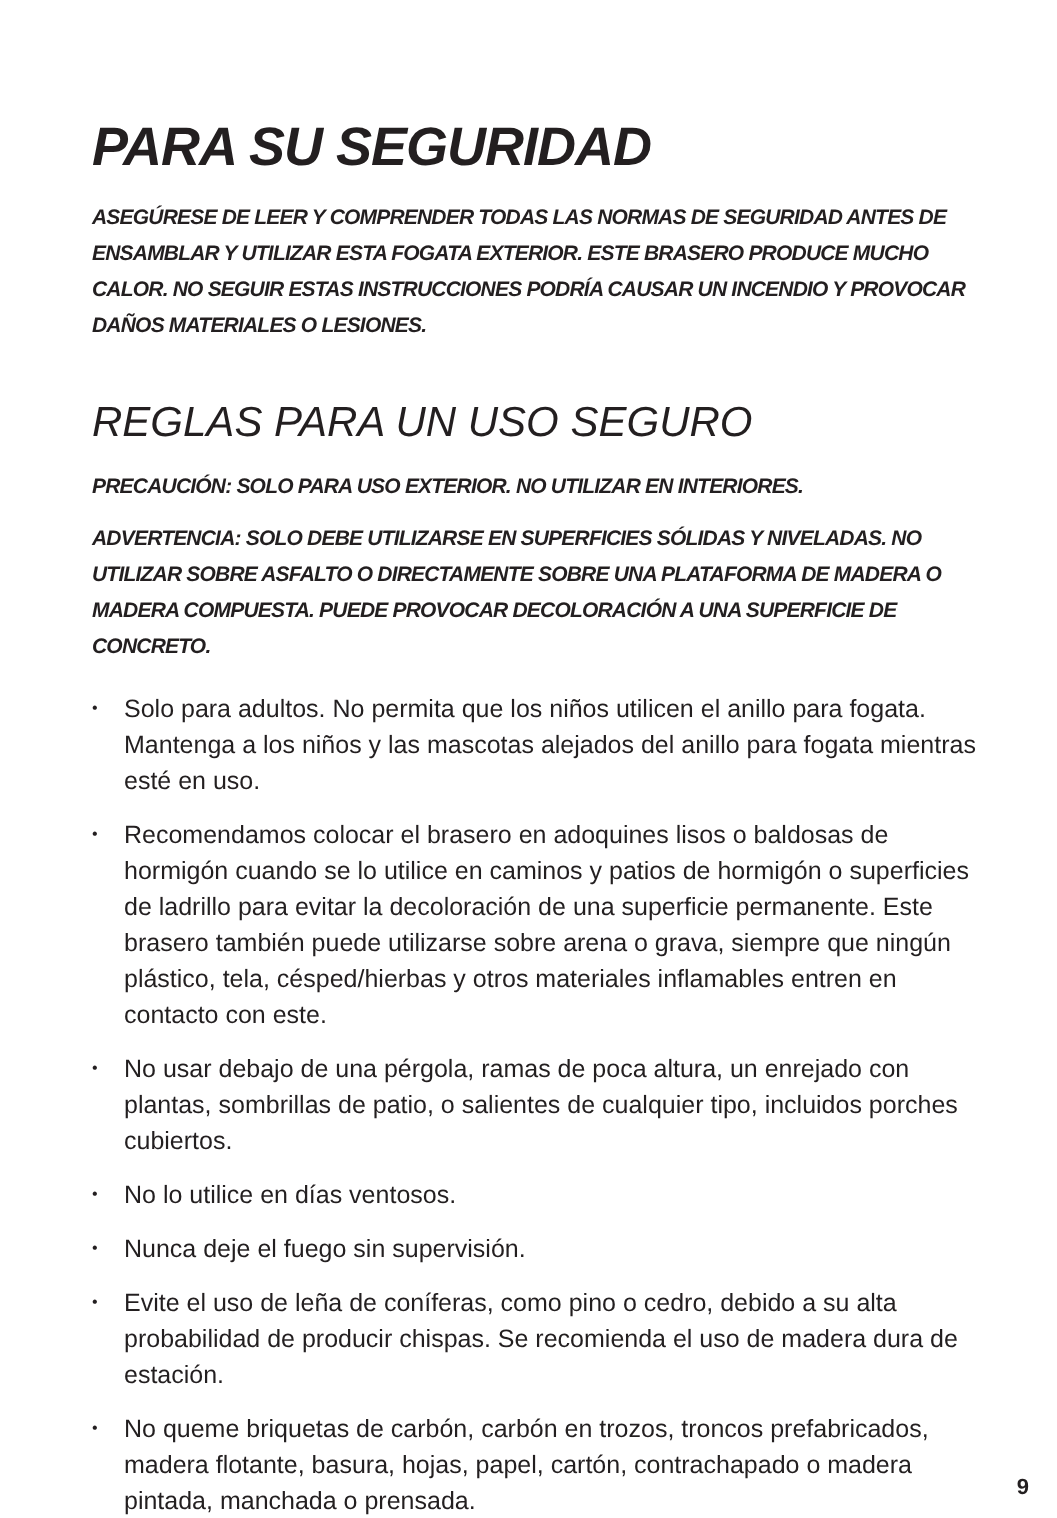PARA SU SEGURIDAD
ASEGÚRESE DE LEER Y COMPRENDER TODAS LAS NORMAS DE SEGURIDAD ANTES DE ENSAMBLAR Y UTILIZAR ESTA FOGATA EXTERIOR. ESTE BRASERO PRODUCE MUCHO CALOR. NO SEGUIR ESTAS INSTRUCCIONES PODRÍA CAUSAR UN INCENDIO Y PROVOCAR DAÑOS MATERIALES O LESIONES.
REGLAS PARA UN USO SEGURO
PRECAUCIÓN: SOLO PARA USO EXTERIOR. NO UTILIZAR EN INTERIORES.
ADVERTENCIA: SOLO DEBE UTILIZARSE EN SUPERFICIES SÓLIDAS Y NIVELADAS. NO UTILIZAR SOBRE ASFALTO O DIRECTAMENTE SOBRE UNA PLATAFORMA DE MADERA O MADERA COMPUESTA. PUEDE PROVOCAR DECOLORACIÓN A UNA SUPERFICIE DE CONCRETO.
• Solo para adultos. No permita que los niños utilicen el anillo para fogata. Mantenga a los niños y las mascotas alejados del anillo para fogata mientras esté en uso.
• Recomendamos colocar el brasero en adoquines lisos o baldosas de hormigón cuando se lo utilice en caminos y patios de hormigón o superficies de ladrillo para evitar la decoloración de una superficie permanente. Este brasero también puede utilizarse sobre arena o grava, siempre que ningún plástico, tela, césped/hierbas y otros materiales inflamables entren en contacto con este.
• No usar debajo de una pérgola, ramas de poca altura, un enrejado con plantas, sombrillas de patio, o salientes de cualquier tipo, incluidos porches cubiertos.
• No lo utilice en días ventosos.
• Nunca deje el fuego sin supervisión.
• Evite el uso de leña de coníferas, como pino o cedro, debido a su alta probabilidad de producir chispas. Se recomienda el uso de madera dura de estación.
• No queme briquetas de carbón, carbón en trozos, troncos prefabricados, madera flotante, basura, hojas, papel, cartón, contrachapado o madera pintada, manchada o prensada.
9